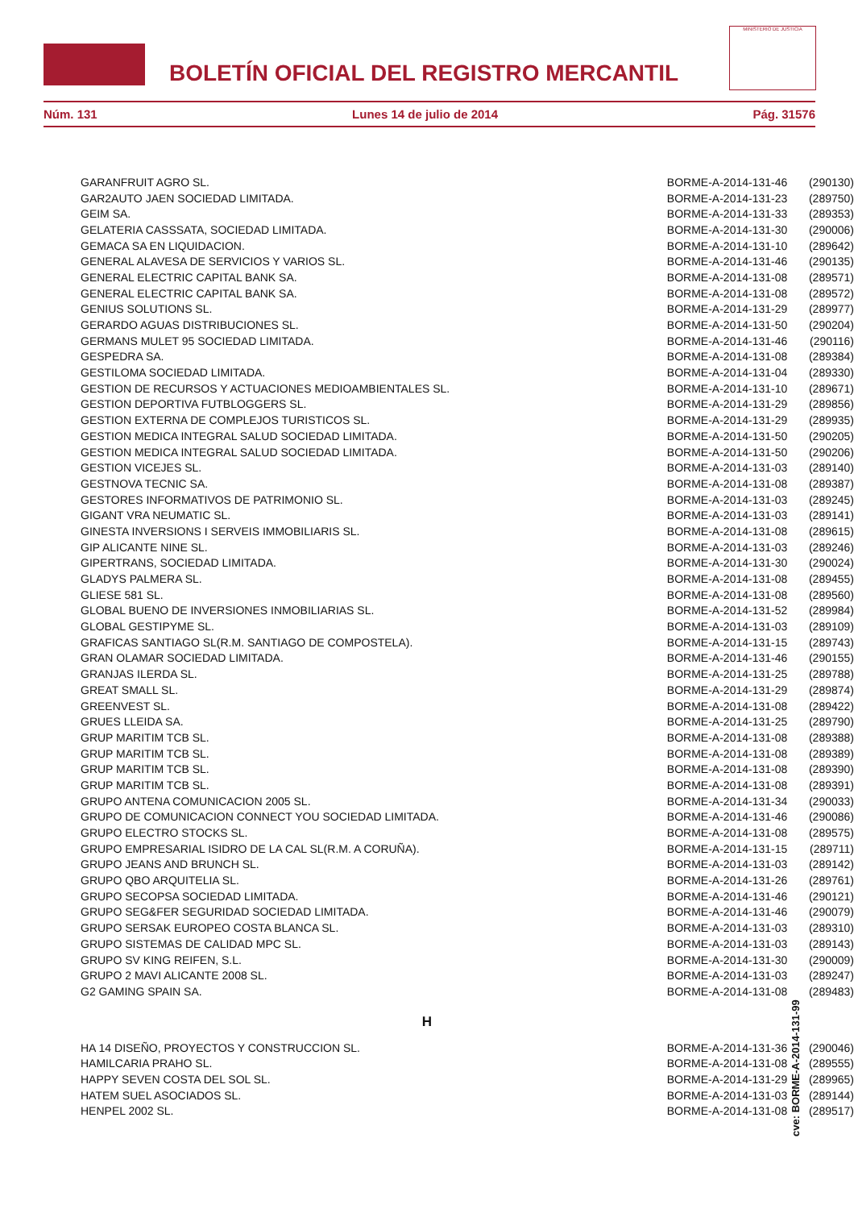BOLETÍN OFICIAL DEL REGISTRO MERCANTIL
MINISTERIO DE JUSTICIA
Núm. 131 Lunes 14 de julio de 2014 Pág. 31576
| GARANFRUIT AGRO SL. | BORME-A-2014-131-46 | (290130) |
| GAR2AUTO JAEN SOCIEDAD LIMITADA. | BORME-A-2014-131-23 | (289750) |
| GEIM SA. | BORME-A-2014-131-33 | (289353) |
| GELATERIA CASSSATA, SOCIEDAD LIMITADA. | BORME-A-2014-131-30 | (290006) |
| GEMACA SA EN LIQUIDACION. | BORME-A-2014-131-10 | (289642) |
| GENERAL ALAVESA DE SERVICIOS Y VARIOS SL. | BORME-A-2014-131-46 | (290135) |
| GENERAL ELECTRIC CAPITAL BANK SA. | BORME-A-2014-131-08 | (289571) |
| GENERAL ELECTRIC CAPITAL BANK SA. | BORME-A-2014-131-08 | (289572) |
| GENIUS SOLUTIONS SL. | BORME-A-2014-131-29 | (289977) |
| GERARDO AGUAS DISTRIBUCIONES SL. | BORME-A-2014-131-50 | (290204) |
| GERMANS MULET 95 SOCIEDAD LIMITADA. | BORME-A-2014-131-46 | (290116) |
| GESPEDRA SA. | BORME-A-2014-131-08 | (289384) |
| GESTILOMA SOCIEDAD LIMITADA. | BORME-A-2014-131-04 | (289330) |
| GESTION DE RECURSOS Y ACTUACIONES MEDIOAMBIENTALES SL. | BORME-A-2014-131-10 | (289671) |
| GESTION DEPORTIVA FUTBLOGGERS SL. | BORME-A-2014-131-29 | (289856) |
| GESTION EXTERNA DE COMPLEJOS TURISTICOS SL. | BORME-A-2014-131-29 | (289935) |
| GESTION MEDICA INTEGRAL SALUD SOCIEDAD LIMITADA. | BORME-A-2014-131-50 | (290205) |
| GESTION MEDICA INTEGRAL SALUD SOCIEDAD LIMITADA. | BORME-A-2014-131-50 | (290206) |
| GESTION VICEJES SL. | BORME-A-2014-131-03 | (289140) |
| GESTNOVA TECNIC SA. | BORME-A-2014-131-08 | (289387) |
| GESTORES INFORMATIVOS DE PATRIMONIO SL. | BORME-A-2014-131-03 | (289245) |
| GIGANT VRA NEUMATIC SL. | BORME-A-2014-131-03 | (289141) |
| GINESTA INVERSIONS I SERVEIS IMMOBILIARIS SL. | BORME-A-2014-131-08 | (289615) |
| GIP ALICANTE NINE SL. | BORME-A-2014-131-03 | (289246) |
| GIPERTRANS, SOCIEDAD LIMITADA. | BORME-A-2014-131-30 | (290024) |
| GLADYS PALMERA SL. | BORME-A-2014-131-08 | (289455) |
| GLIESE 581 SL. | BORME-A-2014-131-08 | (289560) |
| GLOBAL BUENO DE INVERSIONES INMOBILIARIAS SL. | BORME-A-2014-131-52 | (289984) |
| GLOBAL GESTIPYME SL. | BORME-A-2014-131-03 | (289109) |
| GRAFICAS SANTIAGO SL(R.M. SANTIAGO DE COMPOSTELA). | BORME-A-2014-131-15 | (289743) |
| GRAN OLAMAR SOCIEDAD LIMITADA. | BORME-A-2014-131-46 | (290155) |
| GRANJAS ILERDA SL. | BORME-A-2014-131-25 | (289788) |
| GREAT SMALL SL. | BORME-A-2014-131-29 | (289874) |
| GREENVEST SL. | BORME-A-2014-131-08 | (289422) |
| GRUES LLEIDA SA. | BORME-A-2014-131-25 | (289790) |
| GRUP MARITIM TCB SL. | BORME-A-2014-131-08 | (289388) |
| GRUP MARITIM TCB SL. | BORME-A-2014-131-08 | (289389) |
| GRUP MARITIM TCB SL. | BORME-A-2014-131-08 | (289390) |
| GRUP MARITIM TCB SL. | BORME-A-2014-131-08 | (289391) |
| GRUPO ANTENA COMUNICACION 2005 SL. | BORME-A-2014-131-34 | (290033) |
| GRUPO DE COMUNICACION CONNECT YOU SOCIEDAD LIMITADA. | BORME-A-2014-131-46 | (290086) |
| GRUPO ELECTRO STOCKS SL. | BORME-A-2014-131-08 | (289575) |
| GRUPO EMPRESARIAL ISIDRO DE LA CAL SL(R.M. A CORUÑA). | BORME-A-2014-131-15 | (289711) |
| GRUPO JEANS AND BRUNCH SL. | BORME-A-2014-131-03 | (289142) |
| GRUPO QBO ARQUITELIA SL. | BORME-A-2014-131-26 | (289761) |
| GRUPO SECOPSA SOCIEDAD LIMITADA. | BORME-A-2014-131-46 | (290121) |
| GRUPO SEG&FER SEGURIDAD SOCIEDAD LIMITADA. | BORME-A-2014-131-46 | (290079) |
| GRUPO SERSAK EUROPEO COSTA BLANCA SL. | BORME-A-2014-131-03 | (289310) |
| GRUPO SISTEMAS DE CALIDAD MPC SL. | BORME-A-2014-131-03 | (289143) |
| GRUPO SV KING REIFEN, S.L. | BORME-A-2014-131-30 | (290009) |
| GRUPO 2 MAVI ALICANTE 2008 SL. | BORME-A-2014-131-03 | (289247) |
| G2 GAMING SPAIN SA. | BORME-A-2014-131-08 | (289483) |
H
| HA 14 DISEÑO, PROYECTOS Y CONSTRUCCION SL. | BORME-A-2014-131-36 | (290046) |
| HAMILCARIA PRAHO SL. | BORME-A-2014-131-08 | (289555) |
| HAPPY SEVEN COSTA DEL SOL SL. | BORME-A-2014-131-29 | (289965) |
| HATEM SUEL ASOCIADOS SL. | BORME-A-2014-131-03 | (289144) |
| HENPEL 2002 SL. | BORME-A-2014-131-08 | (289517) |
cve: BORME-A-2014-131-99